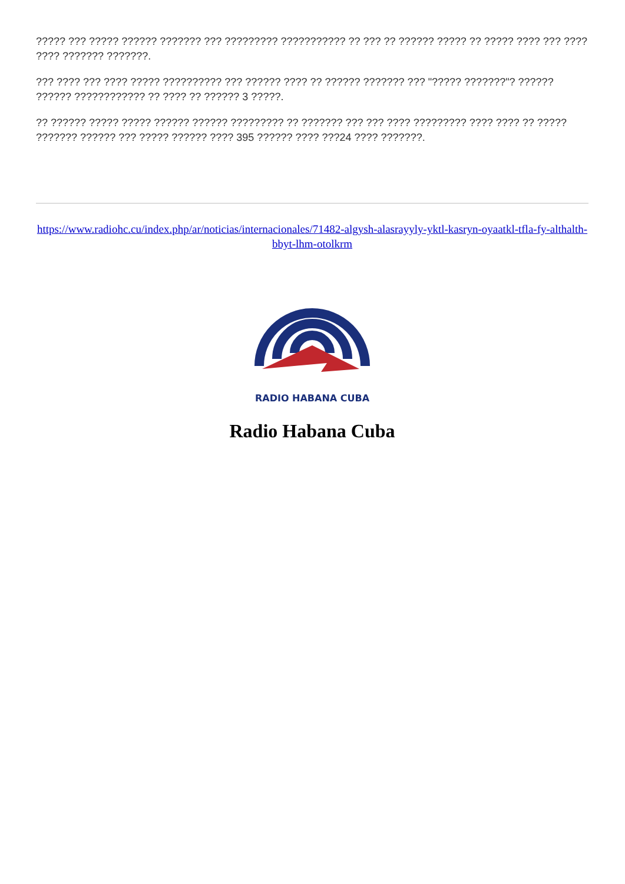????? ??? ????? ?????? ??????? ??? ????????? ??????????? ?? ??? ?? ?????? ????? ?? ????? ???? ??? ???? ???? ??????? ???????.
??? ???? ??? ???? ????? ?????????? ??? ?????? ???? ?? ?????? ??????? ??? "????? ???????"? ?????? ?????? ???????????? ?? ???? ?? ?????? 3 ?????.
?? ?????? ????? ????? ?????? ?????? ????????? ?? ??????? ??? ??? ???? ????????? ???? ???? ?? ????? ??????? ?????? ??? ????? ?????? ???? 395 ?????? ???? ???24 ???? ???????.
https://www.radiohc.cu/index.php/ar/noticias/internacionales/71482-algysh-alasrayyly-yktl-kasryn-oyaatkl-tfla-fy-althalth-bbyt-lhm-otolkrm
RADIO HABANA CUBA
Radio Habana Cuba